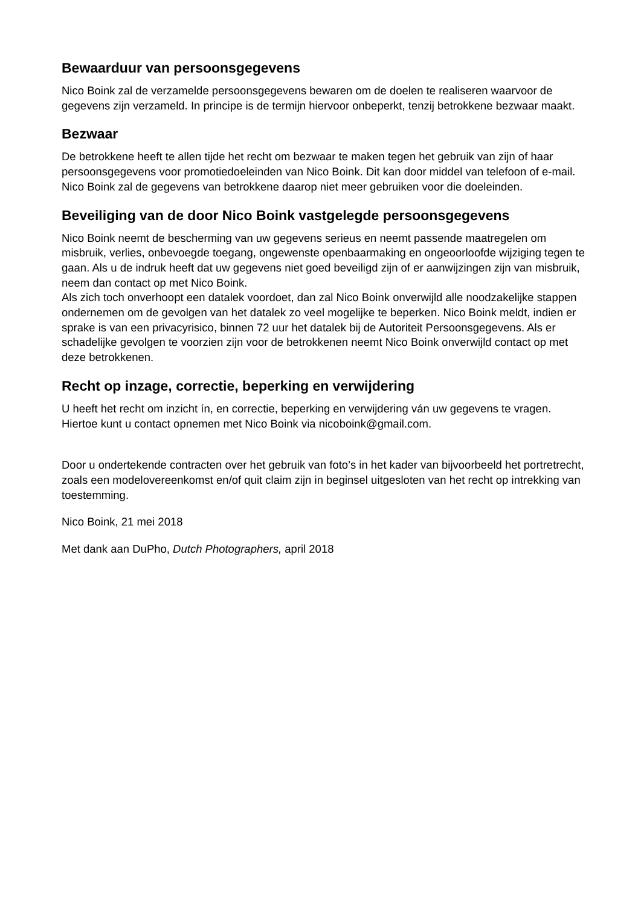Bewaarduur van persoonsgegevens
Nico Boink zal de verzamelde persoonsgegevens bewaren om de doelen te realiseren waarvoor de gegevens zijn verzameld. In principe is de termijn hiervoor onbeperkt, tenzij betrokkene bezwaar maakt.
Bezwaar
De betrokkene heeft te allen tijde het recht om bezwaar te maken tegen het gebruik van zijn of haar persoonsgegevens voor promotiedoeleinden van Nico Boink. Dit kan door middel van telefoon of e-mail. Nico Boink zal de gegevens van betrokkene daarop niet meer gebruiken voor die doeleinden.
Beveiliging van de door Nico Boink vastgelegde persoonsgegevens
Nico Boink neemt de bescherming van uw gegevens serieus en neemt passende maatregelen om misbruik, verlies, onbevoegde toegang, ongewenste openbaarmaking en ongeoorloofde wijziging tegen te gaan. Als u de indruk heeft dat uw gegevens niet goed beveiligd zijn of er aanwijzingen zijn van misbruik, neem dan contact op met Nico Boink.
Als zich toch onverhoopt een datalek voordoet, dan zal Nico Boink onverwijld alle noodzakelijke stappen ondernemen om de gevolgen van het datalek zo veel mogelijke te beperken. Nico Boink meldt, indien er sprake is van een privacyrisico, binnen 72 uur het datalek bij de Autoriteit Persoonsgegevens. Als er schadelijke gevolgen te voorzien zijn voor de betrokkenen neemt Nico Boink onverwijld contact op met deze betrokkenen.
Recht op inzage, correctie, beperking en verwijdering
U heeft het recht om inzicht ín, en correctie, beperking en verwijdering ván uw gegevens te vragen. Hiertoe kunt u contact opnemen met Nico Boink via nicoboink@gmail.com.
Door u ondertekende contracten over het gebruik van foto’s in het kader van bijvoorbeeld het portretrecht, zoals een modelovereenkomst en/of quit claim zijn in beginsel uitgesloten van het recht op intrekking van toestemming.
Nico Boink, 21 mei 2018
Met dank aan DuPho, Dutch Photographers, april 2018